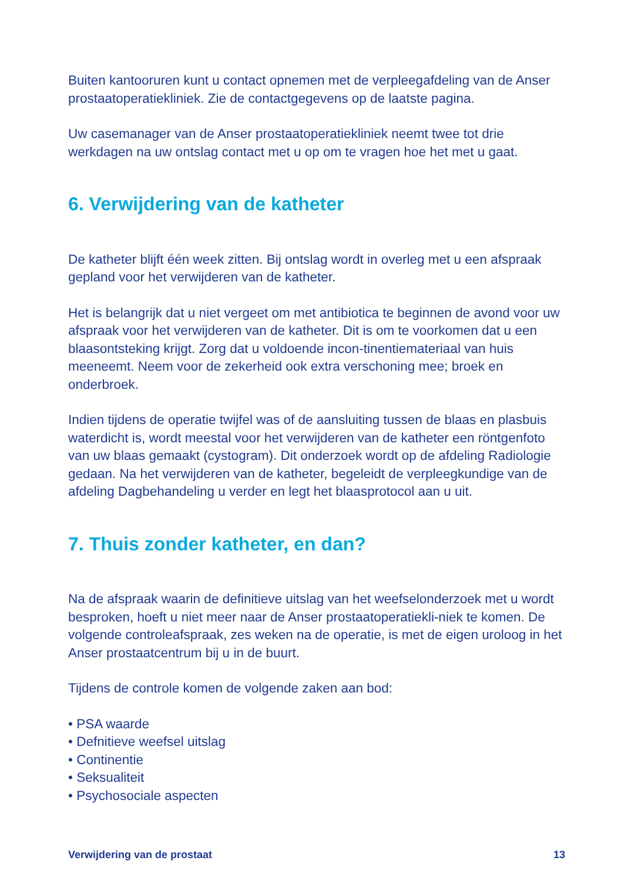Buiten kantooruren kunt u contact opnemen met de verpleegafdeling van de Anser prostaatoperatiekliniek. Zie de contactgegevens op de laatste pagina.
Uw casemanager van de Anser prostaatoperatiekliniek neemt twee tot drie werkdagen na uw ontslag contact met u op om te vragen hoe het met u gaat.
6. Verwijdering van de katheter
De katheter blijft één week zitten. Bij ontslag wordt in overleg met u een afspraak gepland voor het verwijderen van de katheter.
Het is belangrijk dat u niet vergeet om met antibiotica te beginnen de avond voor uw afspraak voor het verwijderen van de katheter. Dit is om te voorkomen dat u een blaasontsteking krijgt. Zorg dat u voldoende incon-tinentiemateriaal van huis meeneemt. Neem voor de zekerheid ook extra verschoning mee; broek en onderbroek.
Indien tijdens de operatie twijfel was of de aansluiting tussen de blaas en plasbuis waterdicht is, wordt meestal voor het verwijderen van de katheter een röntgenfoto van uw blaas gemaakt (cystogram). Dit onderzoek wordt op de afdeling Radiologie gedaan. Na het verwijderen van de katheter, begeleidt de verpleegkundige van de afdeling Dagbehandeling u verder en legt het blaasprotocol aan u uit.
7. Thuis zonder katheter, en dan?
Na de afspraak waarin de definitieve uitslag van het weefselonderzoek met u wordt besproken, hoeft u niet meer naar de Anser prostaatoperatiekli-niek te komen. De volgende controleafspraak, zes weken na de operatie, is met de eigen uroloog in het Anser prostaatcentrum bij u in de buurt.
Tijdens de controle komen de volgende zaken aan bod:
• PSA waarde
• Defnitieve weefsel uitslag
• Continentie
• Seksualiteit
• Psychosociale aspecten
Verwijdering van de prostaat 13